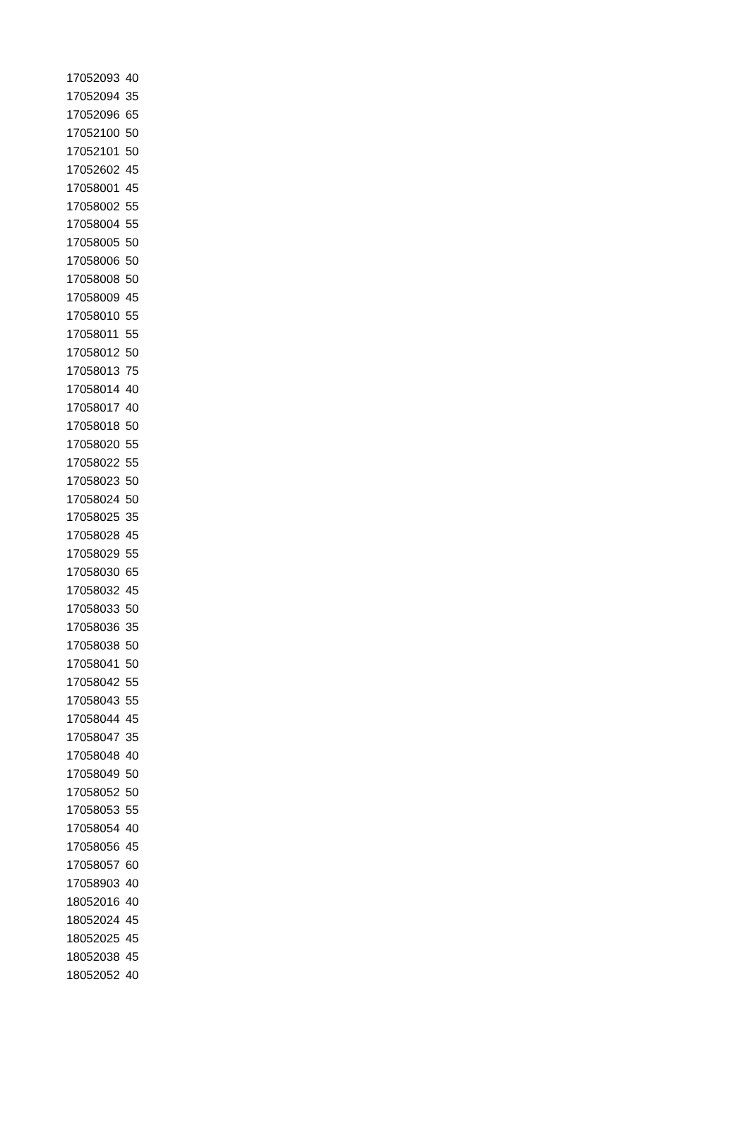| 17052093 | 40 |
| 17052094 | 35 |
| 17052096 | 65 |
| 17052100 | 50 |
| 17052101 | 50 |
| 17052602 | 45 |
| 17058001 | 45 |
| 17058002 | 55 |
| 17058004 | 55 |
| 17058005 | 50 |
| 17058006 | 50 |
| 17058008 | 50 |
| 17058009 | 45 |
| 17058010 | 55 |
| 17058011 | 55 |
| 17058012 | 50 |
| 17058013 | 75 |
| 17058014 | 40 |
| 17058017 | 40 |
| 17058018 | 50 |
| 17058020 | 55 |
| 17058022 | 55 |
| 17058023 | 50 |
| 17058024 | 50 |
| 17058025 | 35 |
| 17058028 | 45 |
| 17058029 | 55 |
| 17058030 | 65 |
| 17058032 | 45 |
| 17058033 | 50 |
| 17058036 | 35 |
| 17058038 | 50 |
| 17058041 | 50 |
| 17058042 | 55 |
| 17058043 | 55 |
| 17058044 | 45 |
| 17058047 | 35 |
| 17058048 | 40 |
| 17058049 | 50 |
| 17058052 | 50 |
| 17058053 | 55 |
| 17058054 | 40 |
| 17058056 | 45 |
| 17058057 | 60 |
| 17058903 | 40 |
| 18052016 | 40 |
| 18052024 | 45 |
| 18052025 | 45 |
| 18052038 | 45 |
| 18052052 | 40 |